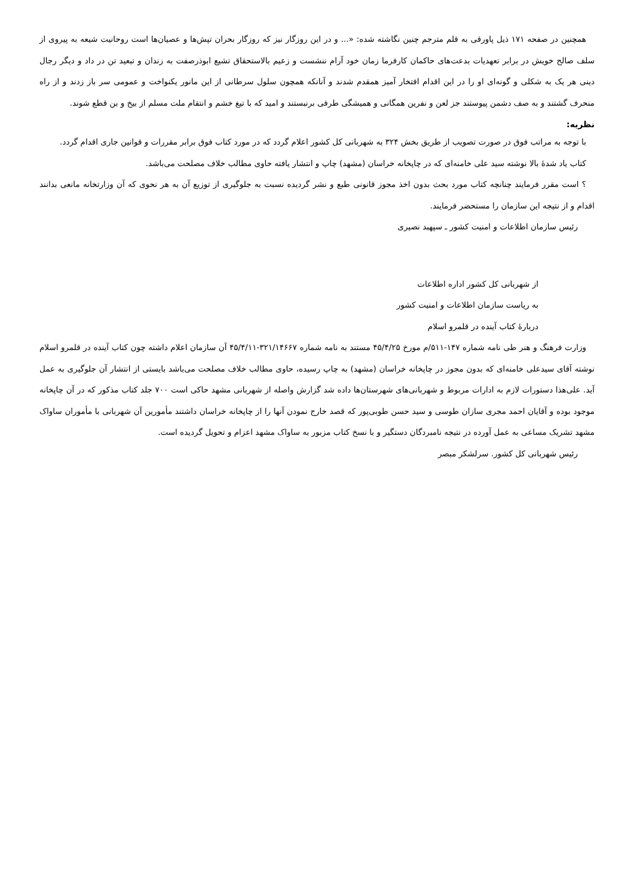همچنین در صفحه ۱۷۱ ذیل پاورقی به قلم مترجم چنین نگاشته شده: «... و در این روزگار نیز که روزگار بحران تپش‌ها و عصیان‌ها است روحانیت شیعه به پیروی از سلف صالح خویش در برابر تعهدیات بدعت‌های حاکمان کارفرما زمان خود آرام ننشست و زعیم بالاستحقاق تشیع ابوذرصفت به زندان و تبعید تن در داد و دیگر رجال دینی هر یک به شکلی و گونه‌ای او را در این اقدام افتخار آمیز همقدم شدند و آنانکه همچون سلول سرطانی از این مانور یکنواخت و عمومی سر باز زدند و از راه منحرف گشتند و به صف دشمن پیوستند جز لعن و نفرین همگانی و همیشگی طرفی برنبستند و امید که با تیغ خشم و انتقام ملت مسلم از بیخ و بن قطع شوند.
نظریه:
با توجه به مراتب فوق در صورت تصویب از طریق بخش ۳۲۴ به شهربانی کل کشور اعلام گردد که در مورد کتاب فوق برابر مقررات و قوانین جاری اقدام گردد.
کتاب یاد شدهٔ بالا نوشته سید علی خامنه‌ای که در چاپخانه خراسان (مشهد) چاپ و انتشار یافته حاوی مطالب خلاف مصلحت می‌باشد.
؟ است مقرر فرمایند چنانچه کتاب مورد بحث بدون اخذ مجوز قانونی طبع و نشر گردیده نسبت به جلوگیری از توزیع آن به هر نحوی که آن وزارتخانه مانعی بدانند اقدام و از نتیجه این سازمان را مستحضر فرمایند.
رئیس سازمان اطلاعات و امنیت کشور ـ سپهبد نصیری
از شهربانی کل کشور اداره اطلاعات
به ریاست سازمان اطلاعات و امنیت کشور
دربارهٔ کتاب آینده در قلمرو اسلام
وزارت فرهنگ و هنر طی نامه شماره ۱۴۷-۵۱۱/م مورخ ۴۵/۴/۲۵ مستند به نامه شماره ۳۲۱/۱۴۶۶۷-۴۵/۴/۱۱ آن سازمان اعلام داشته چون کتاب آینده در قلمرو اسلام نوشته آقای سیدعلی خامنه‌ای که بدون مجوز در چاپخانه خراسان (مشهد) به چاپ رسیده، حاوی مطالب خلاف مصلحت می‌باشد بایستی از انتشار آن جلوگیری به عمل آید. علی‌هذا دستورات لازم به ادارات مربوط و شهربانی‌های شهرستان‌ها داده شد گزارش واصله از شهربانی مشهد حاکی است ۷۰۰ جلد کتاب مذکور که در آن چاپخانه موجود بوده و آقایان احمد مجری سازان طوسی و سید حسن طوبی‌پور که قصد خارج نمودن آنها را از چاپخانه خراسان داشتند مأمورین آن شهربانی با مأموران ساواک مشهد تشریک مساعی به عمل آورده در نتیجه نامبردگان دستگیر و با نسخ کتاب مزبور به ساواک مشهد اعزام و تحویل گردیده است.
رئیس شهربانی کل کشور. سرلشکر مبصر